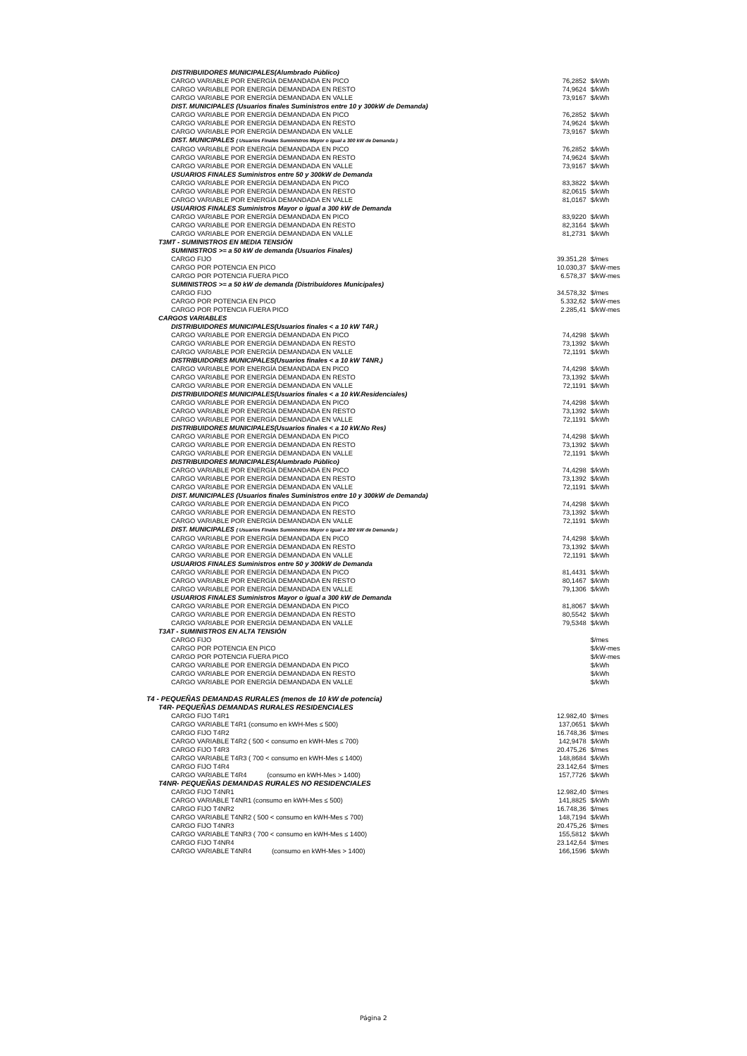| DISTRIBUIDORES MUNICIPALES(Alumbrado Público) | | |
| CARGO VARIABLE POR ENERGÍA DEMANDADA EN PICO | 76,2852 | $/kWh |
| CARGO VARIABLE POR ENERGÍA DEMANDADA EN RESTO | 74,9624 | $/kWh |
| CARGO VARIABLE POR ENERGÍA DEMANDADA EN VALLE | 73,9167 | $/kWh |
| DIST. MUNICIPALES (Usuarios finales Suministros entre 10 y 300kW de Demanda) | | |
| CARGO VARIABLE POR ENERGÍA DEMANDADA EN PICO | 76,2852 | $/kWh |
| CARGO VARIABLE POR ENERGÍA DEMANDADA EN RESTO | 74,9624 | $/kWh |
| CARGO VARIABLE POR ENERGÍA DEMANDADA EN VALLE | 73,9167 | $/kWh |
| DIST. MUNICIPALES ( Usuarios Finales Suministros Mayor o igual a 300 kW de Demanda ) | | |
| CARGO VARIABLE POR ENERGÍA DEMANDADA EN PICO | 76,2852 | $/kWh |
| CARGO VARIABLE POR ENERGÍA DEMANDADA EN RESTO | 74,9624 | $/kWh |
| CARGO VARIABLE POR ENERGÍA DEMANDADA EN VALLE | 73,9167 | $/kWh |
| USUARIOS FINALES Suministros entre 50 y 300kW de Demanda | | |
| CARGO VARIABLE POR ENERGÍA DEMANDADA EN PICO | 83,3822 | $/kWh |
| CARGO VARIABLE POR ENERGÍA DEMANDADA EN RESTO | 82,0615 | $/kWh |
| CARGO VARIABLE POR ENERGÍA DEMANDADA EN VALLE | 81,0167 | $/kWh |
| USUARIOS FINALES Suministros Mayor o igual a 300 kW de Demanda | | |
| CARGO VARIABLE POR ENERGÍA DEMANDADA EN PICO | 83,9220 | $/kWh |
| CARGO VARIABLE POR ENERGÍA DEMANDADA EN RESTO | 82,3164 | $/kWh |
| CARGO VARIABLE POR ENERGÍA DEMANDADA EN VALLE | 81,2731 | $/kWh |
| T3MT - SUMINISTROS EN MEDIA TENSIÓN | | |
| SUMINISTROS >= a 50 kW de demanda (Usuarios Finales) | | |
| CARGO FIJO | 39.351,28 | $/mes |
| CARGO POR POTENCIA EN PICO | 10.030,37 | $/kW-mes |
| CARGO POR POTENCIA FUERA PICO | 6.578,37 | $/kW-mes |
| SUMINISTROS >= a 50 kW de demanda (Distribuidores Municipales) | | |
| CARGO FIJO | 34.578,32 | $/mes |
| CARGO POR POTENCIA EN PICO | 5.332,62 | $/kW-mes |
| CARGO POR POTENCIA FUERA PICO | 2.285,41 | $/kW-mes |
| CARGOS VARIABLES | | |
| DISTRIBUIDORES MUNICIPALES(Usuarios finales < a 10 kW T4R.) | | |
| CARGO VARIABLE POR ENERGÍA DEMANDADA EN PICO | 74,4298 | $/kWh |
| CARGO VARIABLE POR ENERGÍA DEMANDADA EN RESTO | 73,1392 | $/kWh |
| CARGO VARIABLE POR ENERGÍA DEMANDADA EN VALLE | 72,1191 | $/kWh |
| DISTRIBUIDORES MUNICIPALES(Usuarios finales < a 10 kW T4NR.) | | |
| CARGO VARIABLE POR ENERGÍA DEMANDADA EN PICO | 74,4298 | $/kWh |
| CARGO VARIABLE POR ENERGÍA DEMANDADA EN RESTO | 73,1392 | $/kWh |
| CARGO VARIABLE POR ENERGÍA DEMANDADA EN VALLE | 72,1191 | $/kWh |
| DISTRIBUIDORES MUNICIPALES(Usuarios finales < a 10 kW.Residenciales) | | |
| CARGO VARIABLE POR ENERGÍA DEMANDADA EN PICO | 74,4298 | $/kWh |
| CARGO VARIABLE POR ENERGÍA DEMANDADA EN RESTO | 73,1392 | $/kWh |
| CARGO VARIABLE POR ENERGÍA DEMANDADA EN VALLE | 72,1191 | $/kWh |
| DISTRIBUIDORES MUNICIPALES(Usuarios finales < a 10 kW.No Res) | | |
| CARGO VARIABLE POR ENERGÍA DEMANDADA EN PICO | 74,4298 | $/kWh |
| CARGO VARIABLE POR ENERGÍA DEMANDADA EN RESTO | 73,1392 | $/kWh |
| CARGO VARIABLE POR ENERGÍA DEMANDADA EN VALLE | 72,1191 | $/kWh |
| DISTRIBUIDORES MUNICIPALES(Alumbrado Público) | | |
| CARGO VARIABLE POR ENERGÍA DEMANDADA EN PICO | 74,4298 | $/kWh |
| CARGO VARIABLE POR ENERGÍA DEMANDADA EN RESTO | 73,1392 | $/kWh |
| CARGO VARIABLE POR ENERGÍA DEMANDADA EN VALLE | 72,1191 | $/kWh |
| DIST. MUNICIPALES (Usuarios finales Suministros entre 10 y 300kW de Demanda) | | |
| CARGO VARIABLE POR ENERGÍA DEMANDADA EN PICO | 74,4298 | $/kWh |
| CARGO VARIABLE POR ENERGÍA DEMANDADA EN RESTO | 73,1392 | $/kWh |
| CARGO VARIABLE POR ENERGÍA DEMANDADA EN VALLE | 72,1191 | $/kWh |
| DIST. MUNICIPALES ( Usuarios Finales Suministros Mayor o igual a 300 kW de Demanda ) | | |
| CARGO VARIABLE POR ENERGÍA DEMANDADA EN PICO | 74,4298 | $/kWh |
| CARGO VARIABLE POR ENERGÍA DEMANDADA EN RESTO | 73,1392 | $/kWh |
| CARGO VARIABLE POR ENERGÍA DEMANDADA EN VALLE | 72,1191 | $/kWh |
| USUARIOS FINALES Suministros entre 50 y 300kW de Demanda | | |
| CARGO VARIABLE POR ENERGÍA DEMANDADA EN PICO | 81,4431 | $/kWh |
| CARGO VARIABLE POR ENERGÍA DEMANDADA EN RESTO | 80,1467 | $/kWh |
| CARGO VARIABLE POR ENERGÍA DEMANDADA EN VALLE | 79,1306 | $/kWh |
| USUARIOS FINALES Suministros Mayor o igual a 300 kW de Demanda | | |
| CARGO VARIABLE POR ENERGÍA DEMANDADA EN PICO | 81,8067 | $/kWh |
| CARGO VARIABLE POR ENERGÍA DEMANDADA EN RESTO | 80,5542 | $/kWh |
| CARGO VARIABLE POR ENERGÍA DEMANDADA EN VALLE | 79,5348 | $/kWh |
| T3AT - SUMINISTROS EN ALTA TENSIÓN | | |
| CARGO FIJO | | $/mes |
| CARGO POR POTENCIA EN PICO | | $/kW-mes |
| CARGO POR POTENCIA FUERA PICO | | $/kW-mes |
| CARGO VARIABLE POR ENERGÍA DEMANDADA EN PICO | | $/kWh |
| CARGO VARIABLE POR ENERGÍA DEMANDADA EN RESTO | | $/kWh |
| CARGO VARIABLE POR ENERGÍA DEMANDADA EN VALLE | | $/kWh |
| T4 - PEQUEÑAS DEMANDAS RURALES (menos de 10 kW de potencia) | | |
| T4R- PEQUEÑAS DEMANDAS RURALES RESIDENCIALES | | |
| CARGO FIJO T4R1 | 12.982,40 | $/mes |
| CARGO VARIABLE T4R1 (consumo en kWH-Mes ≤ 500) | 137,0651 | $/kWh |
| CARGO FIJO T4R2 | 16.748,36 | $/mes |
| CARGO VARIABLE T4R2 ( 500 < consumo en kWH-Mes ≤ 700) | 142,9478 | $/kWh |
| CARGO FIJO T4R3 | 20.475,26 | $/mes |
| CARGO VARIABLE T4R3 ( 700 < consumo en kWH-Mes ≤ 1400) | 148,8684 | $/kWh |
| CARGO FIJO T4R4 | 23.142,64 | $/mes |
| CARGO VARIABLE T4R4 (consumo en kWH-Mes > 1400) | 157,7726 | $/kWh |
| T4NR- PEQUEÑAS DEMANDAS RURALES NO RESIDENCIALES | | |
| CARGO FIJO T4NR1 | 12.982,40 | $/mes |
| CARGO VARIABLE T4NR1 (consumo en kWH-Mes ≤ 500) | 141,8825 | $/kWh |
| CARGO FIJO T4NR2 | 16.748,36 | $/mes |
| CARGO VARIABLE T4NR2 ( 500 < consumo en kWH-Mes ≤ 700) | 148,7194 | $/kWh |
| CARGO FIJO T4NR3 | 20.475,26 | $/mes |
| CARGO VARIABLE T4NR3 ( 700 < consumo en kWH-Mes ≤ 1400) | 155,5812 | $/kWh |
| CARGO FIJO T4NR4 | 23.142,64 | $/mes |
| CARGO VARIABLE T4NR4 (consumo en kWH-Mes > 1400) | 166,1596 | $/kWh |
Página 2